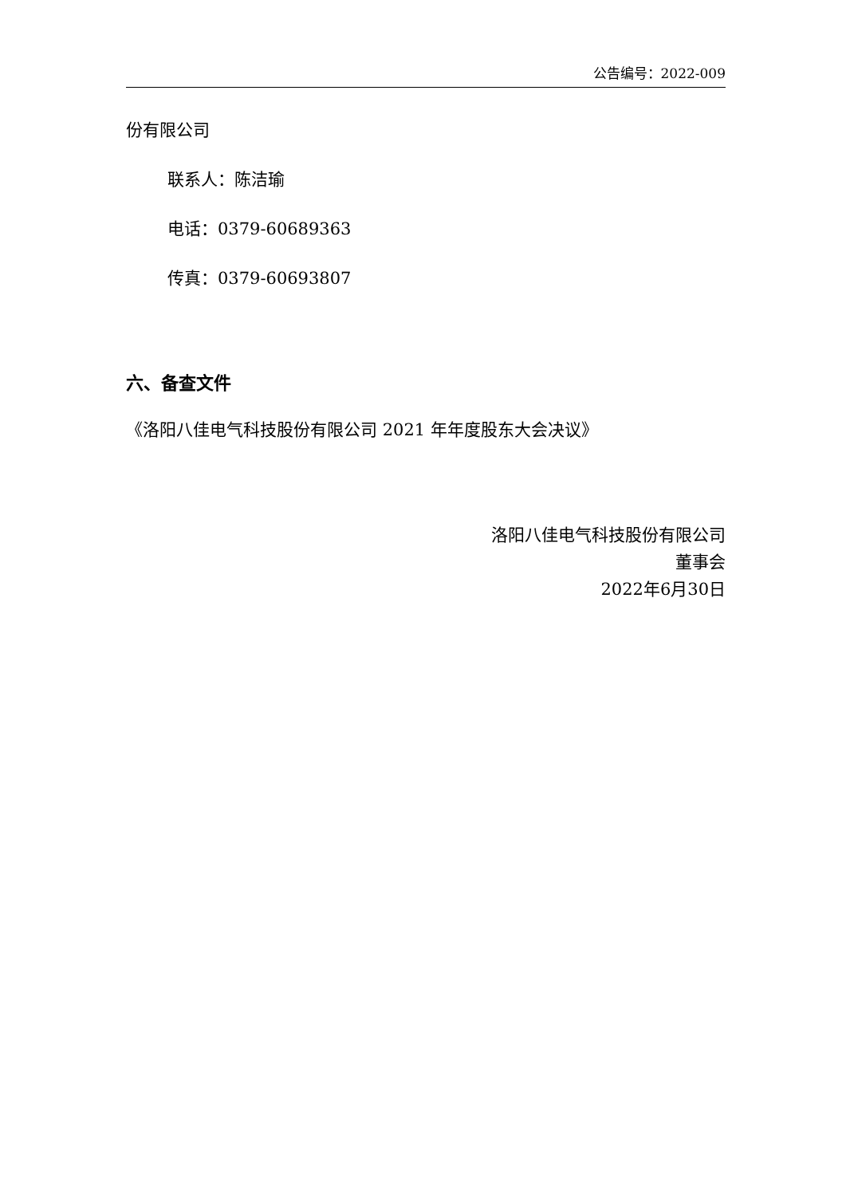公告编号：2022-009
份有限公司
联系人：陈洁瑜
电话：0379-60689363
传真：0379-60693807
六、备查文件
《洛阳八佳电气科技股份有限公司 2021 年年度股东大会决议》
洛阳八佳电气科技股份有限公司
董事会
2022年6月30日